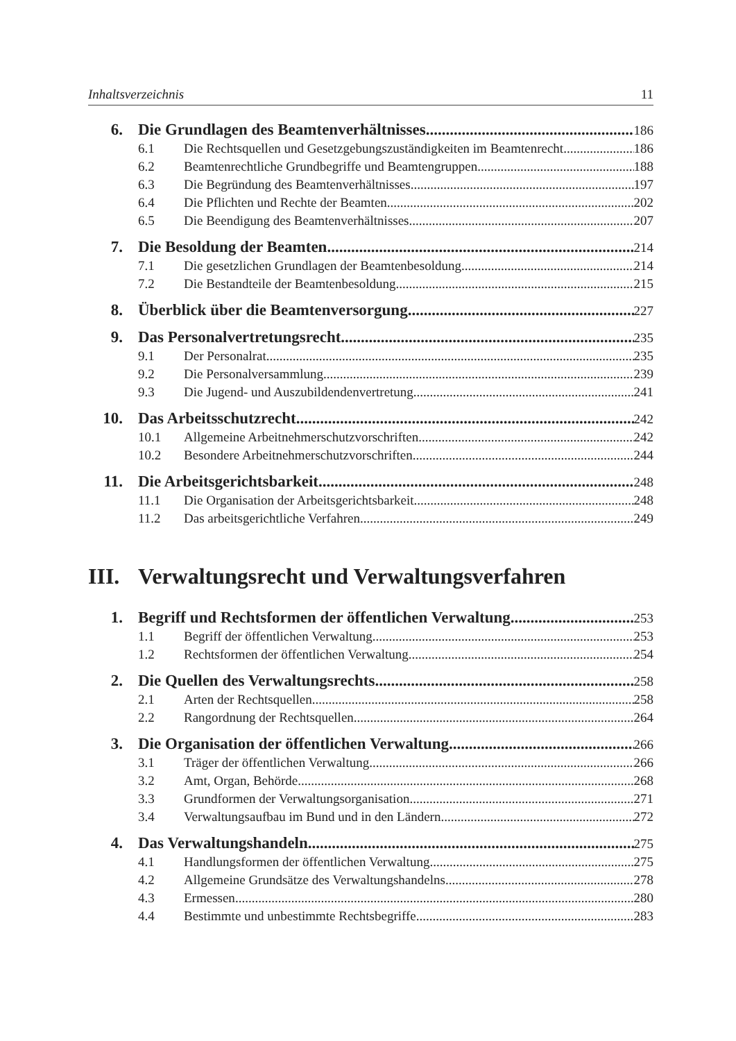Inhaltsverzeichnis 11
6. Die Grundlagen des Beamtenverhältnisses 186
6.1 Die Rechtsquellen und Gesetzgebungszuständigkeiten im Beamtenrecht 186
6.2 Beamtenrechtliche Grundbegriffe und Beamtengruppen 188
6.3 Die Begründung des Beamtenverhältnisses 197
6.4 Die Pflichten und Rechte der Beamten 202
6.5 Die Beendigung des Beamtenverhältnisses 207
7. Die Besoldung der Beamten 214
7.1 Die gesetzlichen Grundlagen der Beamtenbesoldung 214
7.2 Die Bestandteile der Beamtenbesoldung 215
8. Überblick über die Beamtenversorgung 227
9. Das Personalvertretungsrecht 235
9.1 Der Personalrat 235
9.2 Die Personalversammlung 239
9.3 Die Jugend- und Auszubildendenvertretung 241
10. Das Arbeitsschutzrecht 242
10.1 Allgemeine Arbeitnehmerschutzvorschriften 242
10.2 Besondere Arbeitnehmerschutzvorschriften 244
11. Die Arbeitsgerichtsbarkeit 248
11.1 Die Organisation der Arbeitsgerichtsbarkeit 248
11.2 Das arbeitsgerichtliche Verfahren 249
III. Verwaltungsrecht und Verwaltungsverfahren
1. Begriff und Rechtsformen der öffentlichen Verwaltung 253
1.1 Begriff der öffentlichen Verwaltung 253
1.2 Rechtsformen der öffentlichen Verwaltung 254
2. Die Quellen des Verwaltungsrechts 258
2.1 Arten der Rechtsquellen 258
2.2 Rangordnung der Rechtsquellen 264
3. Die Organisation der öffentlichen Verwaltung 266
3.1 Träger der öffentlichen Verwaltung 266
3.2 Amt, Organ, Behörde 268
3.3 Grundformen der Verwaltungsorganisation 271
3.4 Verwaltungsaufbau im Bund und in den Ländern 272
4. Das Verwaltungshandeln 275
4.1 Handlungsformen der öffentlichen Verwaltung 275
4.2 Allgemeine Grundsätze des Verwaltungshandelns 278
4.3 Ermessen 280
4.4 Bestimmte und unbestimmte Rechtsbegriffe 283